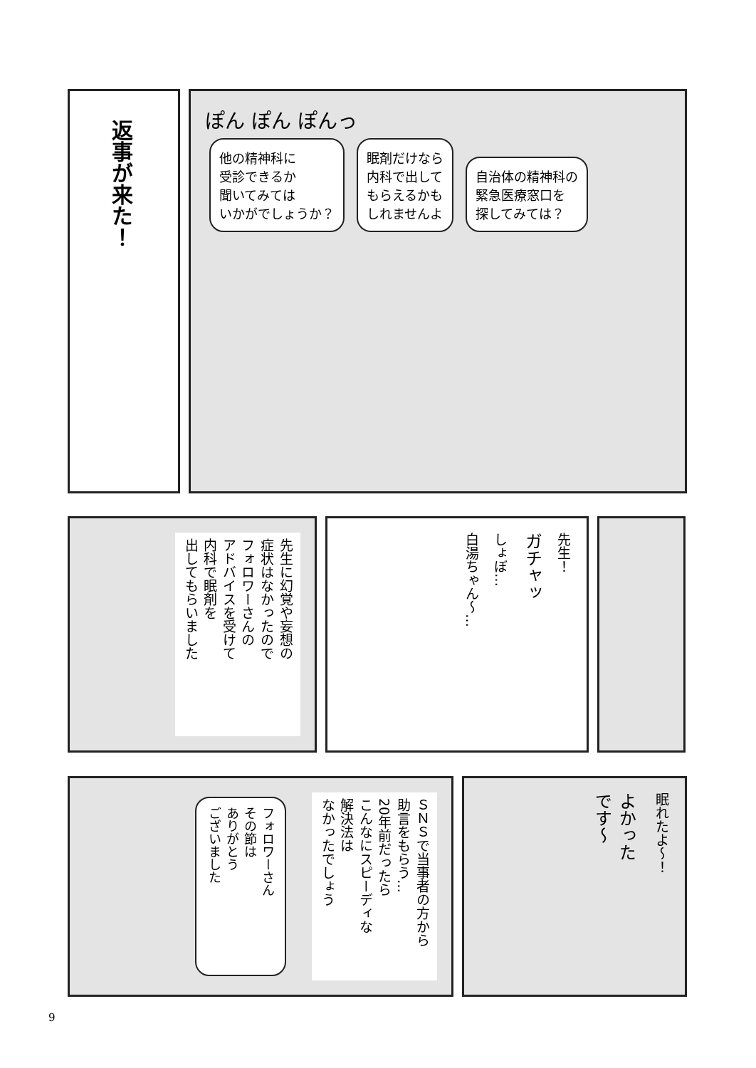返事が来た！
ぽん ぽん ぽんっ
他の精神科に
受診できるか
聞いてみては
いかがでしょうか？
眠剤だけなら
内科で出して
もらえるかも
しれませんよ
自治体の精神科の
緊急医療窓口を
探してみては？
先生に幻覚や妄想の
症状はなかったので
フォロワーさんの
アドバイスを受けて
内科で眠剤を
出してもらいました
先生！
ガチャッ
しょぼ…
白湯ちゃん〜…
ＳＮＳで当事者の方から
助言をもらう…
20年前だったら
こんなにスピーディな
解決法は
なかったでしょう
フォロワーさん
その節は
ありがとう
ございました
眠れたよ〜！
よかった
です〜
9